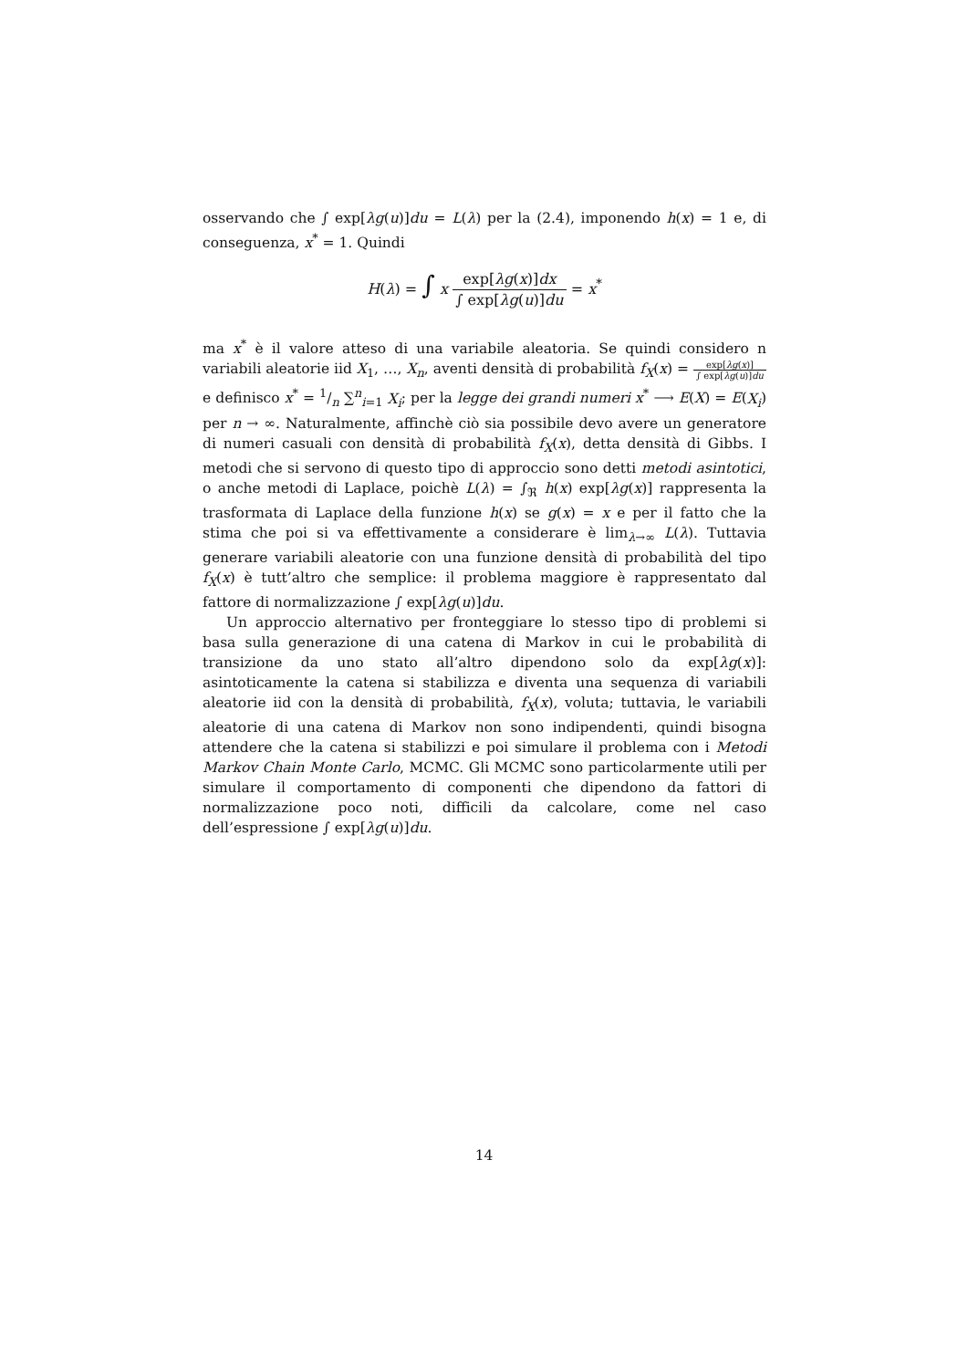osservando che ∫ exp[λg(u)]du = L(λ) per la (2.4), imponendo h(x) = 1 e, di conseguenza, x<sup>*</sup> = 1. Quindi
H(λ) = ∫ x exp[λg(x)]dx ∫ exp[λg(u)]du = x<sup>*</sup>
ma x<sup>*</sup> è il valore atteso di una variabile aleatoria. Se quindi considero n variabili aleatorie iid X<sub>1</sub>, …, X<sub>n</sub>, aventi densità di probabilità f<sub>X</sub>(x) = exp[λg(x)] ∫ exp[λg(u)]du e definisco x<sup>*</sup> = 1/n ∑<sup>n</sup><sub>i=1</sub> X<sub>i</sub>; per la legge dei grandi numeri x<sup>*</sup> ⟶ E(X) = E(X<sub>i</sub>) per n → ∞. Naturalmente, affinchè ciò sia possibile devo avere un generatore di numeri casuali con densità di probabilità f<sub>X</sub>(x), detta densità di Gibbs. I metodi che si servono di questo tipo di approccio sono detti metodi asintotici, o anche metodi di Laplace, poichè L(λ) = ∫<sub>ℜ</sub> h(x) exp[λg(x)] rappresenta la trasformata di Laplace della funzione h(x) se g(x) = x e per il fatto che la stima che poi si va effettivamente a considerare è lim<sub>λ→∞</sub> L(λ). Tuttavia generare variabili aleatorie con una funzione densità di probabilità del tipo f<sub>X</sub>(x) è tutt’altro che semplice: il problema maggiore è rappresentato dal fattore di normalizzazione ∫ exp[λg(u)]du.
Un approccio alternativo per fronteggiare lo stesso tipo di problemi si basa sulla generazione di una catena di Markov in cui le probabilità di transizione da uno stato all’altro dipendono solo da exp[λg(x)]: asintoticamente la catena si stabilizza e diventa una sequenza di variabili aleatorie iid con la densità di probabilità, f<sub>X</sub>(x), voluta; tuttavia, le variabili aleatorie di una catena di Markov non sono indipendenti, quindi bisogna attendere che la catena si stabilizzi e poi simulare il problema con i Metodi Markov Chain Monte Carlo, MCMC. Gli MCMC sono particolarmente utili per simulare il comportamento di componenti che dipendono da fattori di normalizzazione poco noti, difficili da calcolare, come nel caso dell’espressione ∫ exp[λg(u)]du.
14